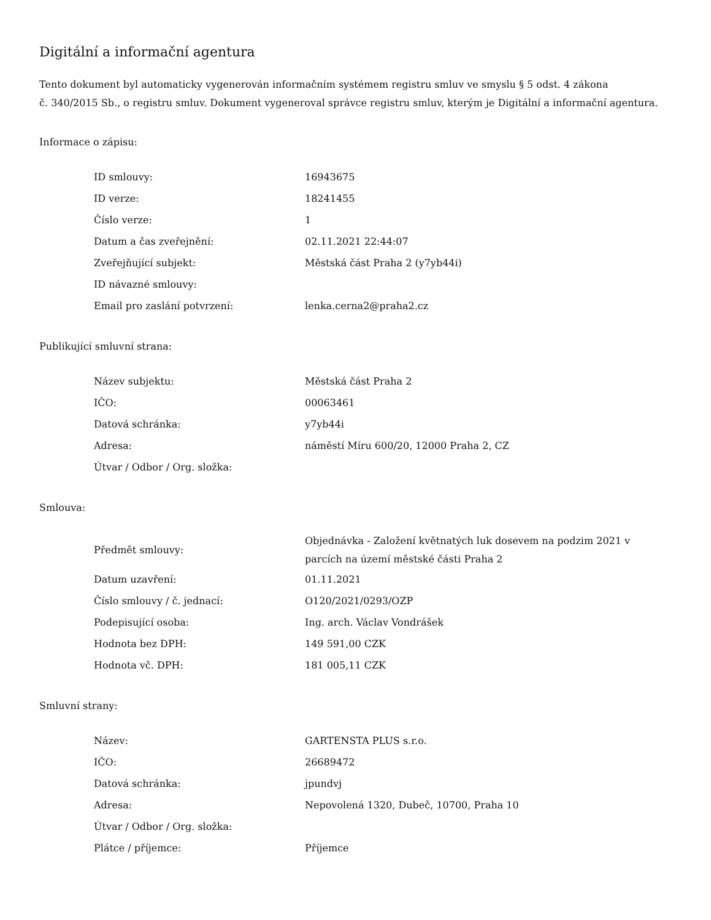Digitální a informační agentura
Tento dokument byl automaticky vygenerován informačním systémem registru smluv ve smyslu § 5 odst. 4 zákona
č. 340/2015 Sb., o registru smluv. Dokument vygeneroval správce registru smluv, kterým je Digitální a informační agentura.
Informace o zápisu:
| ID smlouvy: | 16943675 |
| ID verze: | 18241455 |
| Číslo verze: | 1 |
| Datum a čas zveřejnění: | 02.11.2021 22:44:07 |
| Zveřejňující subjekt: | Městská část Praha 2 (y7yb44i) |
| ID návazné smlouvy: | |
| Email pro zaslání potvrzení: | lenka.cerna2@praha2.cz |
Publikující smluvní strana:
| Název subjektu: | Městská část Praha 2 |
| IČO: | 00063461 |
| Datová schránka: | y7yb44i |
| Adresa: | náměstí Míru 600/20, 12000 Praha 2, CZ |
| Útvar / Odbor / Org. složka: | |
Smlouva:
| Předmět smlouvy: | Objednávka - Založení květnatých luk dosevem na podzim 2021 v parcích na území městské části Praha 2 |
| Datum uzavření: | 01.11.2021 |
| Číslo smlouvy / č. jednací: | O120/2021/0293/OZP |
| Podepisující osoba: | Ing. arch. Václav Vondrášek |
| Hodnota bez DPH: | 149 591,00 CZK |
| Hodnota vč. DPH: | 181 005,11 CZK |
Smluvní strany:
| Název: | GARTENSTA PLUS s.r.o. |
| IČO: | 26689472 |
| Datová schránka: | jpundvj |
| Adresa: | Nepovolená 1320, Dubeč, 10700, Praha 10 |
| Útvar / Odbor / Org. složka: | |
| Plátce / příjemce: | Příjemce |